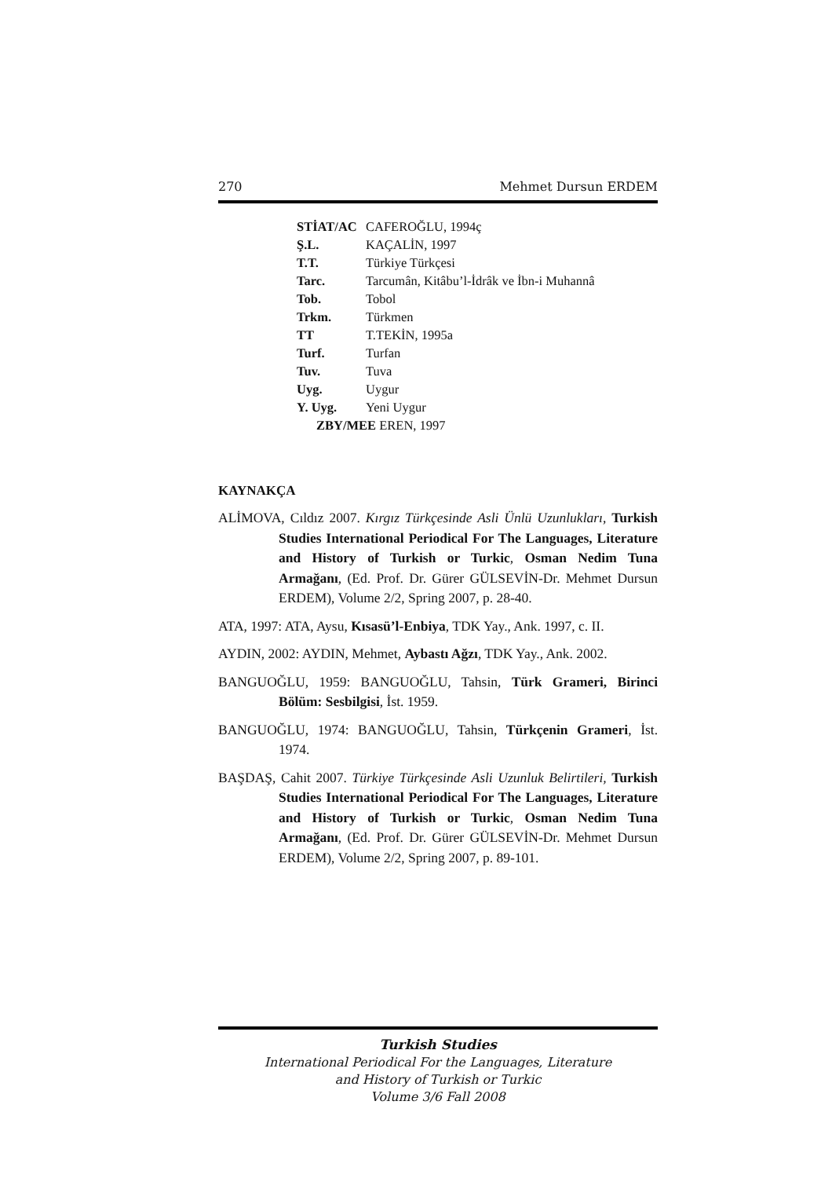270 Mehmet Dursun ERDEM
| STİAT/AC | CAFEROĞLU, 1994ç |
| Ş.L. | KAÇALİN, 1997 |
| T.T. | Türkiye Türkçesi |
| Tarc. | Tarcumân, Kitâbu’l-İdrâk ve İbn-i Muhannâ |
| Tob. | Tobol |
| Trkm. | Türkmen |
| TT | T.TEKİN, 1995a |
| Turf. | Turfan |
| Tuv. | Tuva |
| Uyg. | Uygur |
| Y. Uyg. | Yeni Uygur |
| ZBY/MEE EREN, 1997 | |
KAYNAKÇA
ALİMOVA, Cıldız 2007. Kırgız Türkçesinde Asli Ünlü Uzunlukları, Turkish Studies International Periodical For The Languages, Literature and History of Turkish or Turkic, Osman Nedim Tuna Armağanı, (Ed. Prof. Dr. Gürer GÜLSEVİN-Dr. Mehmet Dursun ERDEM), Volume 2/2, Spring 2007, p. 28-40.
ATA, 1997: ATA, Aysu, Kısasü’l-Enbiya, TDK Yay., Ank. 1997, c. II.
AYDIN, 2002: AYDIN, Mehmet, Aybastı Ağzı, TDK Yay., Ank. 2002.
BANGUOĞLU, 1959: BANGUOĞLU, Tahsin, Türk Grameri, Birinci Bölüm: Sesbilgisi, İst. 1959.
BANGUOĞLU, 1974: BANGUOĞLU, Tahsin, Türkçenin Grameri, İst. 1974.
BAŞDAŞ, Cahit 2007. Türkiye Türkçesinde Asli Uzunluk Belirtileri, Turkish Studies International Periodical For The Languages, Literature and History of Turkish or Turkic, Osman Nedim Tuna Armağanı, (Ed. Prof. Dr. Gürer GÜLSEVİN-Dr. Mehmet Dursun ERDEM), Volume 2/2, Spring 2007, p. 89-101.
Turkish Studies
International Periodical For the Languages, Literature
and History of Turkish or Turkic
Volume 3/6 Fall 2008